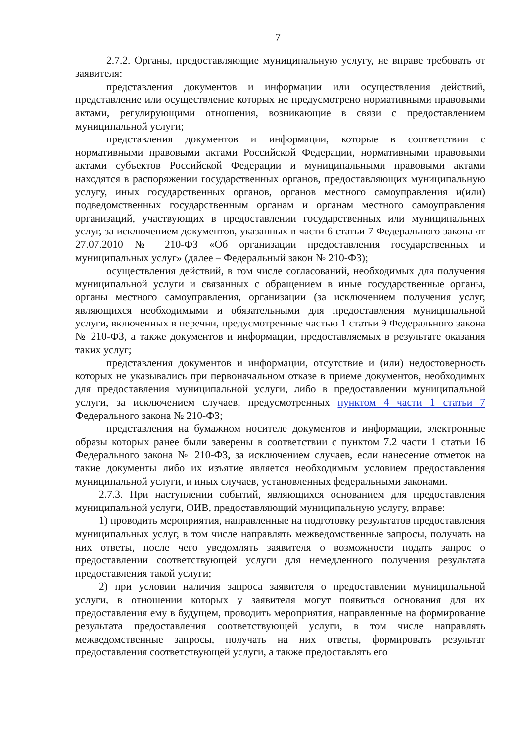7
2.7.2. Органы, предоставляющие муниципальную услугу, не вправе требовать от заявителя:
представления документов и информации или осуществления действий, представление или осуществление которых не предусмотрено нормативными правовыми актами, регулирующими отношения, возникающие в связи с предоставлением муниципальной услуги;
представления документов и информации, которые в соответствии с нормативными правовыми актами Российской Федерации, нормативными правовыми актами субъектов Российской Федерации и муниципальными правовыми актами находятся в распоряжении государственных органов, предоставляющих муниципальную услугу, иных государственных органов, органов местного самоуправления и(или) подведомственных государственным органам и органам местного самоуправления организаций, участвующих в предоставлении государственных или муниципальных услуг, за исключением документов, указанных в части 6 статьи 7 Федерального закона от 27.07.2010 № 210-ФЗ «Об организации предоставления государственных и муниципальных услуг» (далее – Федеральный закон № 210-ФЗ);
осуществления действий, в том числе согласований, необходимых для получения муниципальной услуги и связанных с обращением в иные государственные органы, органы местного самоуправления, организации (за исключением получения услуг, являющихся необходимыми и обязательными для предоставления муниципальной услуги, включенных в перечни, предусмотренные частью 1 статьи 9 Федерального закона № 210-ФЗ, а также документов и информации, предоставляемых в результате оказания таких услуг;
представления документов и информации, отсутствие и (или) недостоверность которых не указывались при первоначальном отказе в приеме документов, необходимых для предоставления муниципальной услуги, либо в предоставлении муниципальной услуги, за исключением случаев, предусмотренных пунктом 4 части 1 статьи 7 Федерального закона № 210-ФЗ;
представления на бумажном носителе документов и информации, электронные образы которых ранее были заверены в соответствии с пунктом 7.2 части 1 статьи 16 Федерального закона № 210-ФЗ, за исключением случаев, если нанесение отметок на такие документы либо их изъятие является необходимым условием предоставления муниципальной услуги, и иных случаев, установленных федеральными законами.
2.7.3. При наступлении событий, являющихся основанием для предоставления муниципальной услуги, ОИВ, предоставляющий муниципальную услугу, вправе:
1) проводить мероприятия, направленные на подготовку результатов предоставления муниципальных услуг, в том числе направлять межведомственные запросы, получать на них ответы, после чего уведомлять заявителя о возможности подать запрос о предоставлении соответствующей услуги для немедленного получения результата предоставления такой услуги;
2) при условии наличия запроса заявителя о предоставлении муниципальной услуги, в отношении которых у заявителя могут появиться основания для их предоставления ему в будущем, проводить мероприятия, направленные на формирование результата предоставления соответствующей услуги, в том числе направлять межведомственные запросы, получать на них ответы, формировать результат предоставления соответствующей услуги, а также предоставлять его